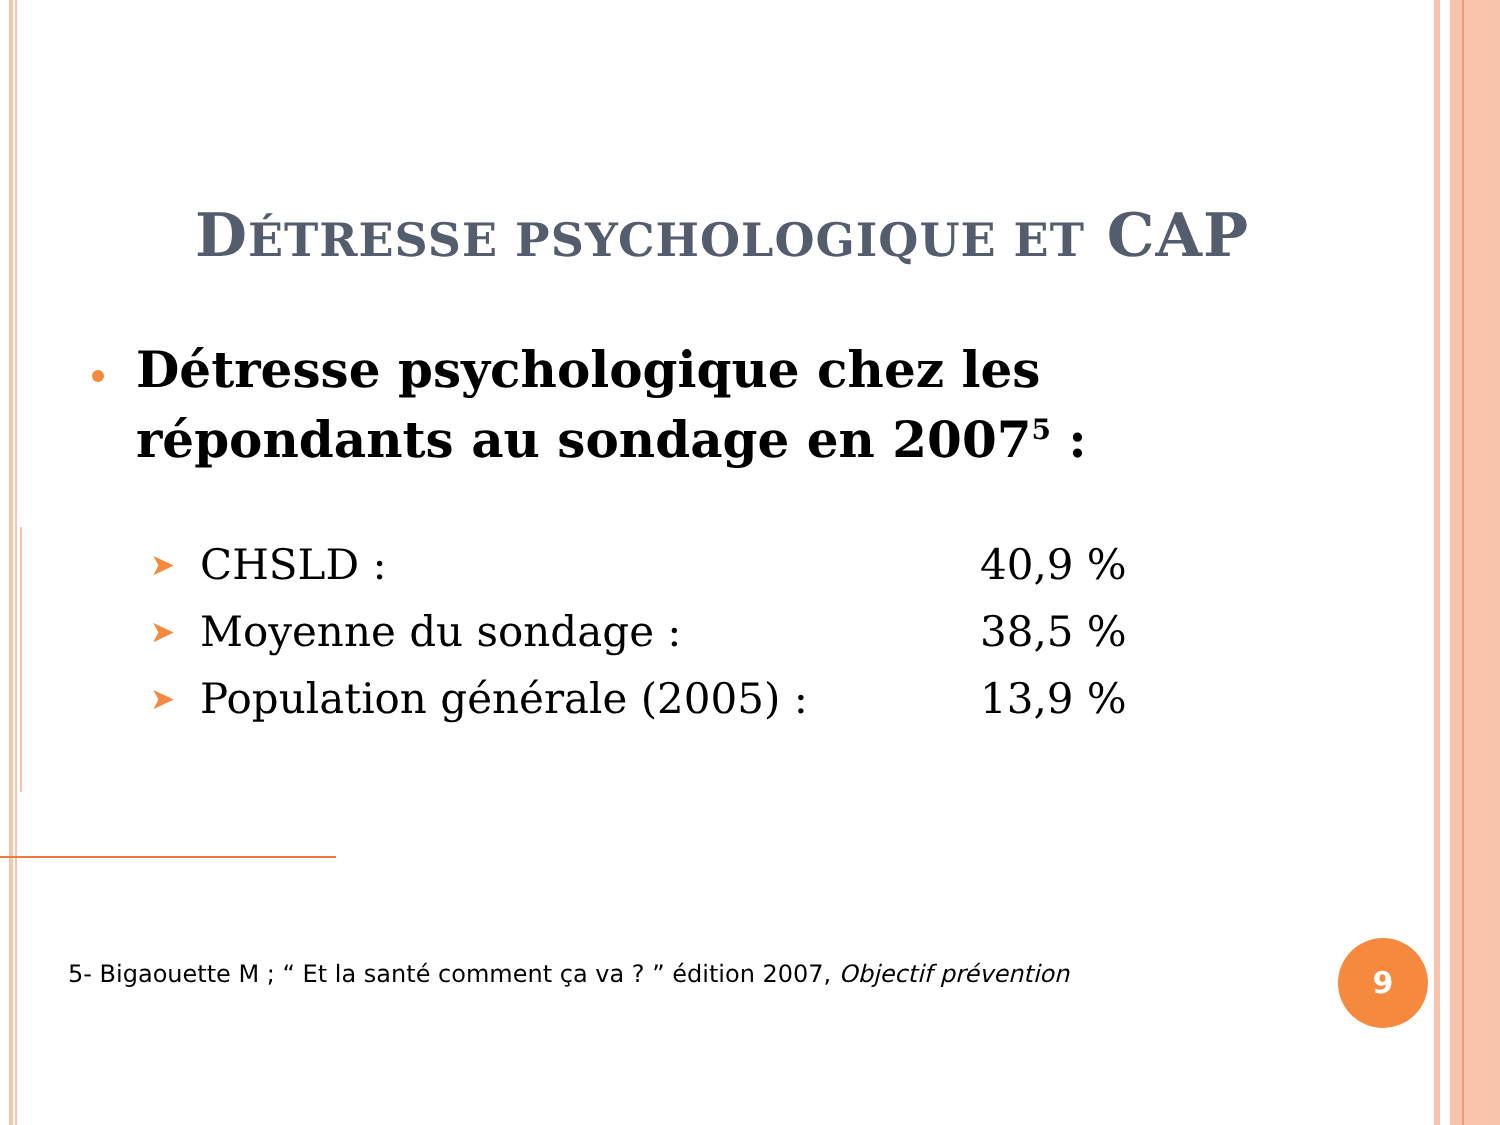DÉTRESSE PSYCHOLOGIQUE ET CAP
Détresse psychologique chez les répondants au sondage en 2007<sup>5</sup> :
| ➤ | CHSLD : | 40,9 % |
| ➤ | Moyenne du sondage : | 38,5 % |
| ➤ | Population générale (2005) : | 13,9 % |
5- Bigaouette M ; “ Et la santé comment ça va ? ” édition 2007, Objectif prévention
9